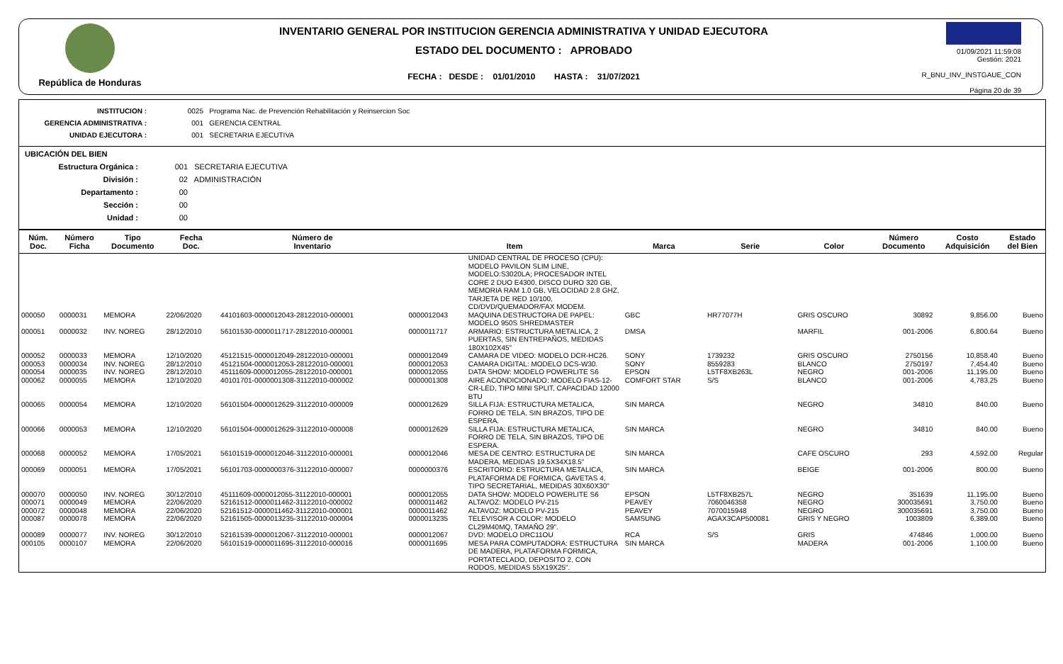República de Honduras
INVENTARIO GENERAL POR INSTITUCION GERENCIA ADMINISTRATIVA Y UNIDAD EJECUTORA
ESTADO DEL DOCUMENTO : APROBADO
FECHA : DESDE : 01/01/2010 HASTA : 31/07/2021
01/09/2021 11:59:08
Gestión: 2021
R_BNU_INV_INSTGAUE_CON
Página 20 de 39
INSTITUCION : 0025 Programa Nac. de Prevención Rehabilitación y Reinsercion Soc
GERENCIA ADMINISTRATIVA : 001 GERENCIA CENTRAL
UNIDAD EJECUTORA : 001 SECRETARIA EJECUTIVA
UBICACIÓN DEL BIEN
Estructura Orgánica : 001 SECRETARIA EJECUTIVA
División : 02 ADMINISTRACIÓN
Departamento : 00
Sección : 00
Unidad : 00
| Núm. Doc. | Número Ficha | Tipo Documento | Fecha Doc. | Número de Inventario | Item | | Marca | Serie | Color | Número Documento | Costo Adquisición | Estado del Bien |
| --- | --- | --- | --- | --- | --- | --- | --- | --- | --- | --- | --- | --- |
| | | | | | | UNIDAD CENTRAL DE PROCESO (CPU): MODELO PAVILON SLIM LINE, MODELO:S3020LA; PROCESADOR INTEL CORE 2 DUO E4300, DISCO DURO 320 GB, MEMORIA RAM 1.0 GB, VELOCIDAD 2.8 GHZ, TARJETA DE RED 10/100, CD/DVD/QUEMADOR/FAX MODEM. | | | | | | |
| 000050 | 0000031 | MEMORA | 22/06/2020 | 44101603-0000012043-28122010-000001 | 0000012043 | MAQUINA DESTRUCTORA DE PAPEL: MODELO 950S SHREDMASTER | GBC | HR77077H | GRIS OSCURO | 30892 | 9,856.00 | Bueno |
| 000051 | 0000032 | INV. NOREG | 28/12/2010 | 56101530-0000011717-28122010-000001 | 0000011717 | ARMARIO: ESTRUCTURA METALICA, 2 PUERTAS, SIN ENTREPAÑOS, MEDIDAS 180X102X45" | DMSA | | MARFIL | 001-2006 | 6,800.64 | Bueno |
| 000052 | 0000033 | MEMORA | 12/10/2020 | 45121515-0000012049-28122010-000001 | 0000012049 | CAMARA DE VIDEO: MODELO DCR-HC26. | SONY | 1739232 | GRIS OSCURO | 2750156 | 10,858.40 | Bueno |
| 000053 | 0000034 | INV. NOREG | 28/12/2010 | 45121504-0000012053-28122010-000001 | 0000012053 | CAMARA DIGITAL: MODELO DCS-W30. | SONY | 8559283 | BLANCO | 2750197 | 7,454.40 | Bueno |
| 000054 | 0000035 | INV. NOREG | 28/12/2010 | 45111609-0000012055-28122010-000001 | 0000012055 | DATA SHOW: MODELO POWERLITE S6 | EPSON | L5TF8XB263L | NEGRO | 001-2006 | 11,195.00 | Bueno |
| 000062 | 0000055 | MEMORA | 12/10/2020 | 40101701-0000001308-31122010-000002 | 0000001308 | AIRE ACONDICIONADO: MODELO FIAS-12-CR-LED, TIPO MINI SPLIT, CAPACIDAD 12000 BTU | COMFORT STAR | S/S | BLANCO | 001-2006 | 4,783.25 | Bueno |
| 000065 | 0000054 | MEMORA | 12/10/2020 | 56101504-0000012629-31122010-000009 | 0000012629 | SILLA FIJA: ESTRUCTURA METALICA, FORRO DE TELA, SIN BRAZOS, TIPO DE ESPERA. | SIN MARCA | | NEGRO | 34810 | 840.00 | Bueno |
| 000066 | 0000053 | MEMORA | 12/10/2020 | 56101504-0000012629-31122010-000008 | 0000012629 | SILLA FIJA: ESTRUCTURA METALICA, FORRO DE TELA, SIN BRAZOS, TIPO DE ESPERA. | SIN MARCA | | NEGRO | 34810 | 840.00 | Bueno |
| 000068 | 0000052 | MEMORA | 17/05/2021 | 56101519-0000012046-31122010-000001 | 0000012046 | MESA DE CENTRO: ESTRUCTURA DE MADERA, MEDIDAS 19.5X34X18.5" | SIN MARCA | | CAFE OSCURO | 293 | 4,592.00 | Regular |
| 000069 | 0000051 | MEMORA | 17/05/2021 | 56101703-0000000376-31122010-000007 | 0000000376 | ESCRITORIO: ESTRUCTURA METALICA, PLATAFORMA DE FORMICA, GAVETAS 4, TIPO SECRETARIAL, MEDIDAS 30X60X30" | SIN MARCA | | BEIGE | 001-2006 | 800.00 | Bueno |
| 000070 | 0000050 | INV. NOREG | 30/12/2010 | 45111609-0000012055-31122010-000001 | 0000012055 | DATA SHOW: MODELO POWERLITE S6 | EPSON | L5TF8XB257L | NEGRO | 351639 | 11,195.00 | Bueno |
| 000071 | 0000049 | MEMORA | 22/06/2020 | 52161512-0000011462-31122010-000002 | 0000011462 | ALTAVOZ: MODELO PV-215 | PEAVEY | 7060046358 | NEGRO | 300035691 | 3,750.00 | Bueno |
| 000072 | 0000048 | MEMORA | 22/06/2020 | 52161512-0000011462-31122010-000001 | 0000011462 | ALTAVOZ: MODELO PV-215 | PEAVEY | 7070015948 | NEGRO | 300035691 | 3,750.00 | Bueno |
| 000087 | 0000078 | MEMORA | 22/06/2020 | 52161505-0000013235-31122010-000004 | 0000013235 | TELEVISOR A COLOR: MODELO CL29M40MQ, TAMAÑO 29". | SAMSUNG | AGAX3CAP500081 | GRIS Y NEGRO | 1003809 | 6,389.00 | Bueno |
| 000089 | 0000077 | INV. NOREG | 30/12/2010 | 52161539-0000012067-31122010-000001 | 0000012067 | DVD: MODELO DRC11OU | RCA | S/S | GRIS | 474846 | 1,000.00 | Bueno |
| 000105 | 0000107 | MEMORA | 22/06/2020 | 56101519-0000011695-31122010-000016 | 0000011695 | MESA PARA COMPUTADORA: ESTRUCTURA DE MADERA, PLATAFORMA FORMICA, PORTATECLADO, DEPOSITO 2, CON RODOS, MEDIDAS 55X19X25". | SIN MARCA | | MADERA | 001-2006 | 1,100.00 | Bueno |